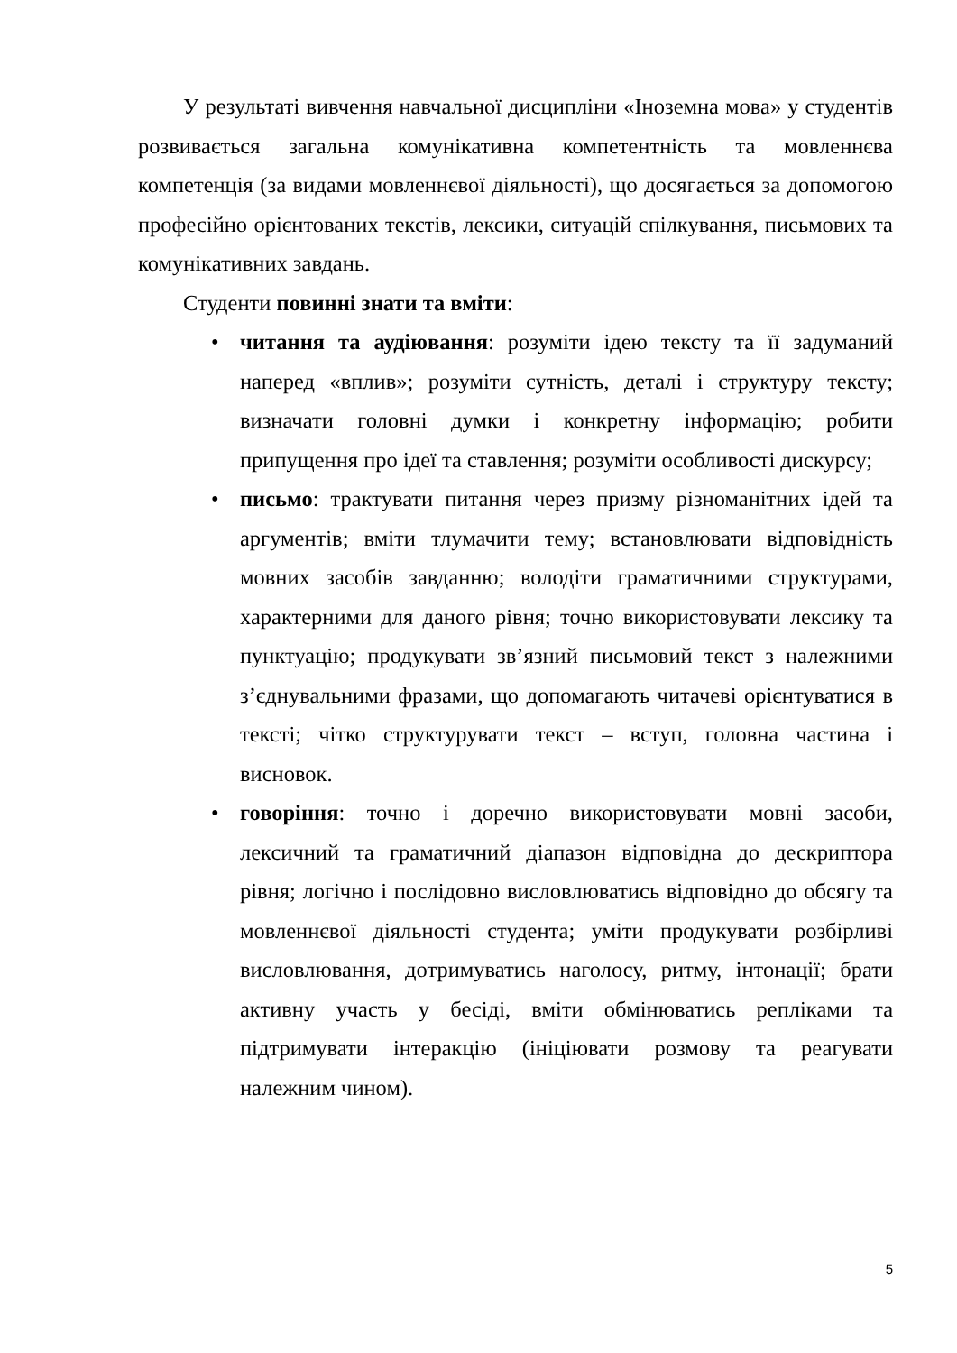У результаті вивчення навчальної дисципліни «Іноземна мова» у студентів розвивається загальна комунікативна компетентність та мовленнєва компетенція (за видами мовленнєвої діяльності), що досягається за допомогою професійно орієнтованих текстів, лексики, ситуацій спілкування, письмових та комунікативних завдань.
Студенти повинні знати та вміти:
• читання та аудіювання: розуміти ідею тексту та її задуманий наперед «вплив»; розуміти сутність, деталі і структуру тексту; визначати головні думки і конкретну інформацію; робити припущення про ідеї та ставлення; розуміти особливості дискурсу;
• письмо: трактувати питання через призму різноманітних ідей та аргументів; вміти тлумачити тему; встановлювати відповідність мовних засобів завданню; володіти граматичними структурами, характерними для даного рівня; точно використовувати лексику та пунктуацію; продукувати зв’язний письмовий текст з належними з’єднувальними фразами, що допомагають читачеві орієнтуватися в тексті; чітко структурувати текст – вступ, головна частина і висновок.
• говоріння: точно і доречно використовувати мовні засоби, лексичний та граматичний діапазон відповідна до дескриптора рівня; логічно і послідовно висловлюватись відповідно до обсягу та мовленнєвої діяльності студента; уміти продукувати розбірливі висловлювання, дотримуватись наголосу, ритму, інтонації; брати активну участь у бесіді, вміти обмінюватись репліками та підтримувати інтеракцію (ініціювати розмову та реагувати належним чином).
5